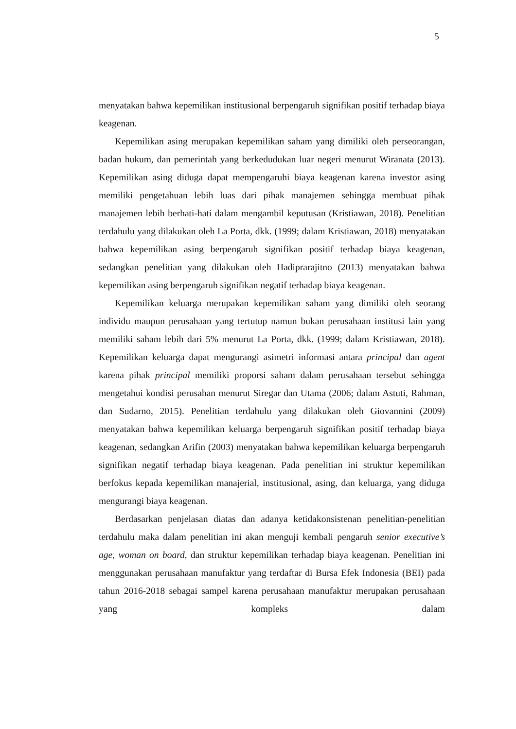5
menyatakan bahwa kepemilikan institusional berpengaruh signifikan positif terhadap biaya keagenan.
Kepemilikan asing merupakan kepemilikan saham yang dimiliki oleh perseorangan, badan hukum, dan pemerintah yang berkedudukan luar negeri menurut Wiranata (2013). Kepemilikan asing diduga dapat mempengaruhi biaya keagenan karena investor asing memiliki pengetahuan lebih luas dari pihak manajemen sehingga membuat pihak manajemen lebih berhati-hati dalam mengambil keputusan (Kristiawan, 2018). Penelitian terdahulu yang dilakukan oleh La Porta, dkk. (1999; dalam Kristiawan, 2018) menyatakan bahwa kepemilikan asing berpengaruh signifikan positif terhadap biaya keagenan, sedangkan penelitian yang dilakukan oleh Hadiprarajitno (2013) menyatakan bahwa kepemilikan asing berpengaruh signifikan negatif terhadap biaya keagenan.
Kepemilikan keluarga merupakan kepemilikan saham yang dimiliki oleh seorang individu maupun perusahaan yang tertutup namun bukan perusahaan institusi lain yang memiliki saham lebih dari 5% menurut La Porta, dkk. (1999; dalam Kristiawan, 2018). Kepemilikan keluarga dapat mengurangi asimetri informasi antara principal dan agent karena pihak principal memiliki proporsi saham dalam perusahaan tersebut sehingga mengetahui kondisi perusahan menurut Siregar dan Utama (2006; dalam Astuti, Rahman, dan Sudarno, 2015). Penelitian terdahulu yang dilakukan oleh Giovannini (2009) menyatakan bahwa kepemilikan keluarga berpengaruh signifikan positif terhadap biaya keagenan, sedangkan Arifin (2003) menyatakan bahwa kepemilikan keluarga berpengaruh signifikan negatif terhadap biaya keagenan. Pada penelitian ini struktur kepemilikan berfokus kepada kepemilikan manajerial, institusional, asing, dan keluarga, yang diduga mengurangi biaya keagenan.
Berdasarkan penjelasan diatas dan adanya ketidakonsistenan penelitian-penelitian terdahulu maka dalam penelitian ini akan menguji kembali pengaruh senior executive’s age, woman on board, dan struktur kepemilikan terhadap biaya keagenan. Penelitian ini menggunakan perusahaan manufaktur yang terdaftar di Bursa Efek Indonesia (BEI) pada tahun 2016-2018 sebagai sampel karena perusahaan manufaktur merupakan perusahaan yang kompleks dalam